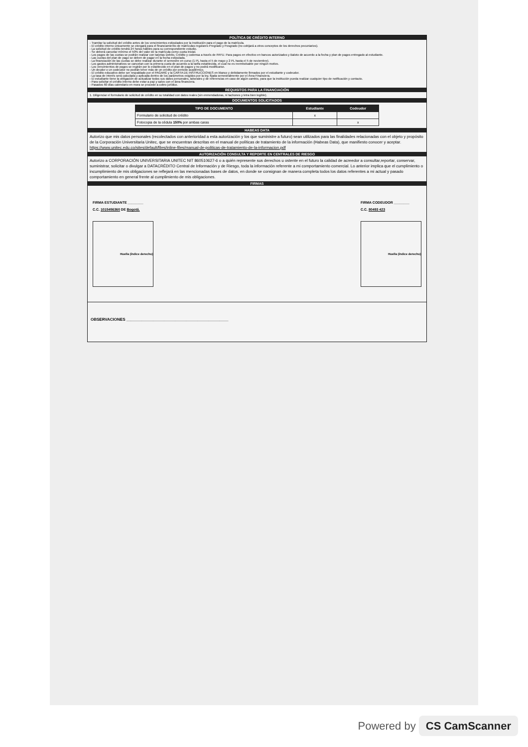POLÍTICA DE CRÉDITO INTERNO
- Tramitar la solicitud del crédito antes de los vencimientos estipulados por la Institución para el pago de la matrícula.
- El crédito interno únicamente se otorgará para el financiamiento de matrículas regulares Pregrado y Posgrado (no cobijará a otros conceptos de los derechos pecuniarios).
- La solicitud de crédito tendrá 24 horas hábiles para su correspondiente estudio.
- Se deberá cancelar mínimo el 50% del valor de la matrícula como cuota inicial.
- Los pagos de las cuotas se podrán realizar con tarjetas Debito, Crédito y codensa a través de PAYU. Para pagos en efectivo en bancos autorizados y Baloto de acuerdo a la fecha y plan de pagos entregado al estudiante.
- Las cuotas del plan de pago se deben de pagar en la fecha estipulada.
- La financiación de las cuotas se debe realizar durante el semestre en curso (1 PL hasta el 5 de mayo y 2 PL hasta el 5 de noviembre).
- Los gastos administrativos se cancelan con la primera cuota de acuerdo a la tarifa establecida, el cual no es reembolsable por ningún motivo.
- Los vencimientos de pagos se regirán por lo establecido en el plan de pagos y no podrá modificarse.
- Un deudor o un codeudor no podrán tener más de un crédito por periodo académico.
- El crédito educativo debe ser respaldado por el PAGARÉ y la CARTA DE INSTRUCCIONES en blanco y debidamente firmados por el estudiante y codeudor.
- La tasa de interés será calculada y aplicada dentro de los parámetros exigidos por la ley, fijada semestralmente por el Área Financiera.
- El estudiante tiene la obligación de actualizar todos sus datos personales, laborales y de referencias en caso de algún cambio, para que la institución pueda realizar cualquier tipo de notificación y contacto.
- Para solicitar el crédito interno debe estar a paz y salvo con el área financiera.
- Pasados 60 días calendario en mora se procede a cobro jurídico.
REQUISITOS PARA LA FINANCIACIÓN
1. Diligenciar el formulario de solicitud de crédito en su totalidad con datos reales (sin enmendaduras, ni tachones y letra bien legible).
DOCUMENTOS SOLICITADOS
| TIPO DE DOCUMENTO | Estudiante | Codeudor |
| --- | --- | --- |
| Formulario de solicitud de crédito | x | |
| Fotocopia de la cédula 150% por ambas caras | | x |
HABEAS DATA
Autorizo que mis datos personales (recolectados con anterioridad a esta autorización y los que suministre a futuro) sean utilizados para las finalidades relacionadas con el objeto y propósito de la Corporación Universitaria Unitec, que se encuentran descritas en el manual de políticas de tratamiento de la información (Habeas Data), que manifiesto conocer y aceptar.
https://www.unitec.edu.co/sites/default/files/inline-files/manual-de-politicas-de-tratamiento-de-la-informacion.pdf
AUTORIZACIÓN CONSULTA Y REPORTE EN CENTRALES DE RIESGO
Autorizo a CORPORACIÓN UNIVERSITARIA UNITEC NIT 860510627-6 o a quién represente sus derechos u ostente en el futuro la calidad de acreedor a consultar,reportar, conservar, suministrar, solicitar o divulgar a DATACRÉDITO Central de Información y de Riesgo, toda la información referente a mi comportamiento comercial. Lo anterior implica que el cumplimiento o incumplimiento de mis obligaciones se reflejará en las mencionadas bases de datos, en donde se consignan de manera completa todos los datos referentes a mi actual y pasado comportamiento en general frente al cumplimiento de mis obligaciones.
FIRMAS
FIRMA ESTUDIANTE ________
C.C. 1015456360 DE Bogotá.
Huella (índice derecho)
FIRMA CODEUDOR ________
C.C. 80493 423
Huella (índice derecho)
OBSERVACIONES ______________________________________________
Powered by CS CamScanner